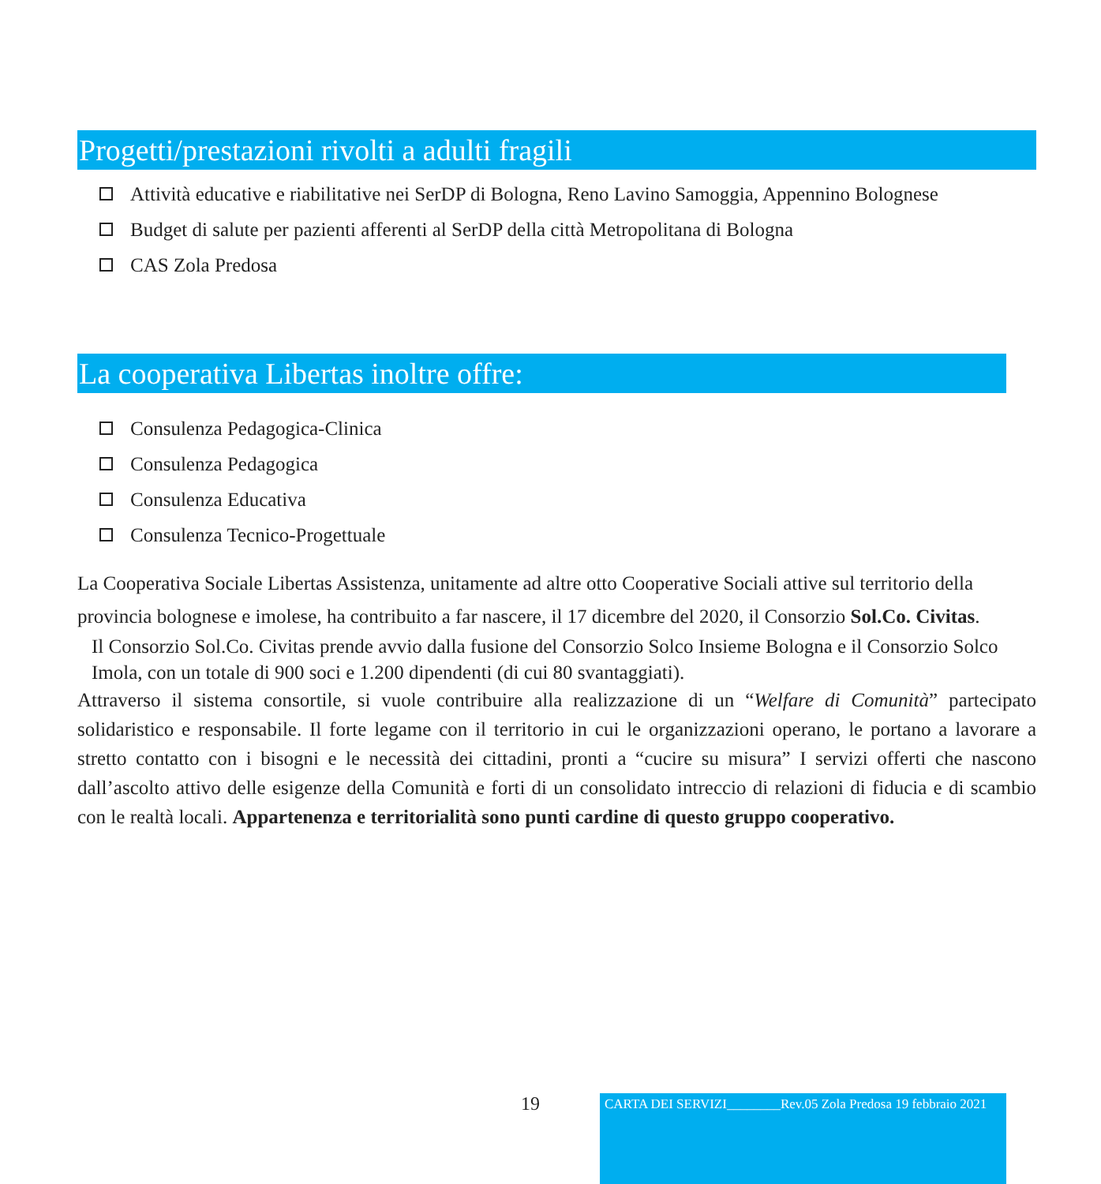Progetti/prestazioni rivolti a adulti fragili
Attività educative e riabilitative nei SerDP di Bologna, Reno Lavino Samoggia, Appennino Bolognese
Budget di salute per pazienti afferenti al SerDP della città Metropolitana di Bologna
CAS Zola Predosa
La cooperativa Libertas inoltre offre:
Consulenza Pedagogica-Clinica
Consulenza Pedagogica
Consulenza Educativa
Consulenza Tecnico-Progettuale
La Cooperativa Sociale Libertas Assistenza, unitamente ad altre otto Cooperative Sociali attive sul territorio della provincia bolognese e imolese, ha contribuito a far nascere, il 17 dicembre del 2020, il Consorzio Sol.Co. Civitas.
Il Consorzio Sol.Co. Civitas prende avvio dalla fusione del Consorzio Solco Insieme Bologna e il Consorzio Solco Imola, con un totale di 900 soci e 1.200 dipendenti (di cui 80 svantaggiati).
Attraverso il sistema consortile, si vuole contribuire alla realizzazione di un “Welfare di Comunità” partecipato solidaristico e responsabile. Il forte legame con il territorio in cui le organizzazioni operano, le portano a lavorare a stretto contatto con i bisogni e le necessità dei cittadini, pronti a “cucire su misura” I servizi offerti che nascono dall’ascolto attivo delle esigenze della Comunità e forti di un consolidato intreccio di relazioni di fiducia e di scambio con le realtà locali. Appartenenza e territorialità sono punti cardine di questo gruppo cooperativo.
19
CARTA DEI SERVIZI________Rev.05 Zola Predosa 19 febbraio 2021